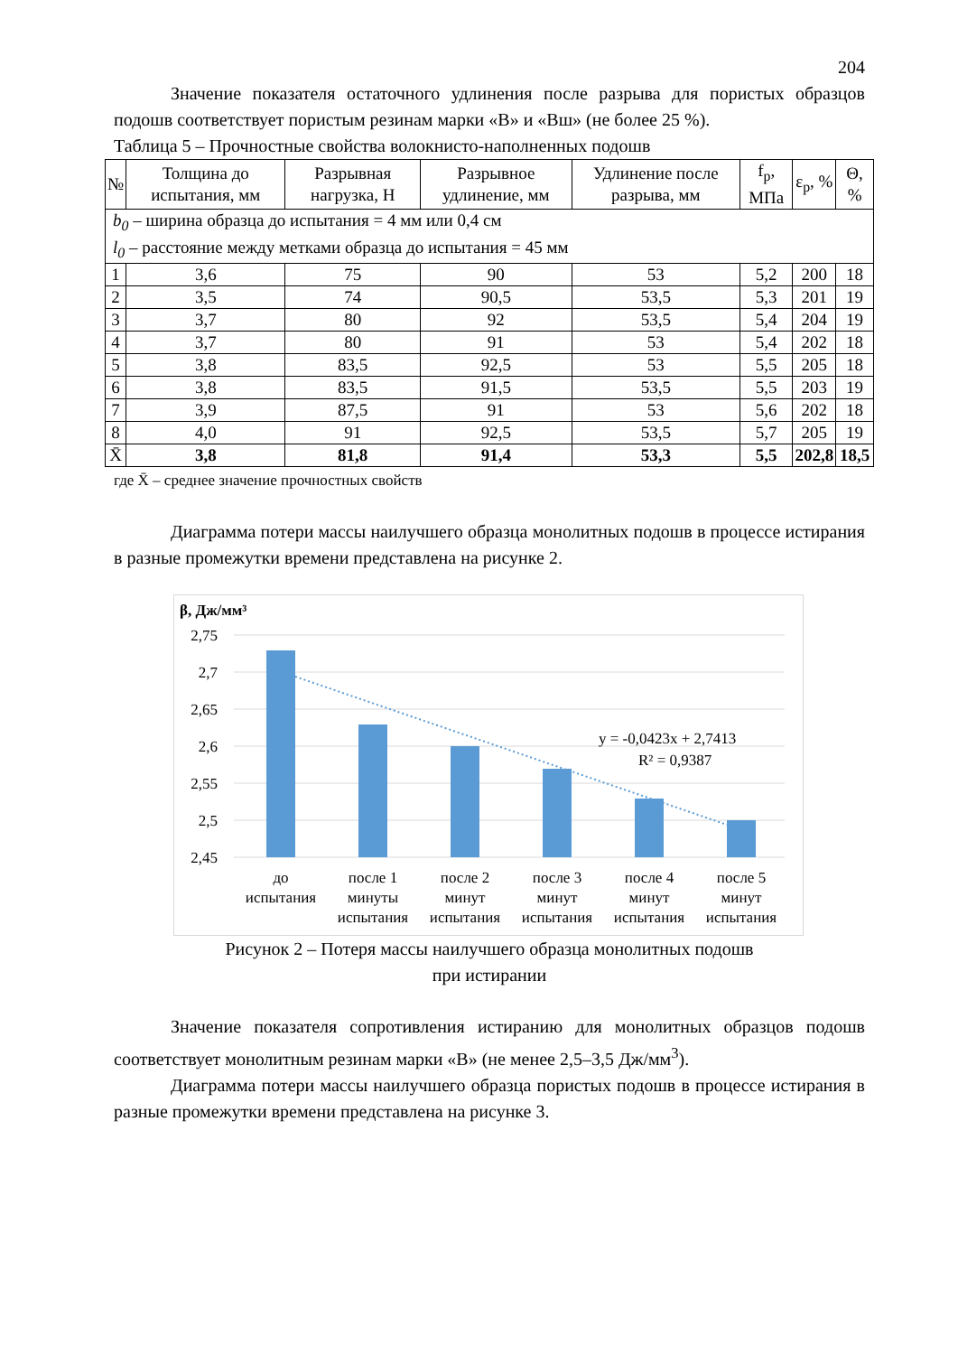204
Значение показателя остаточного удлинения после разрыва для пористых образцов подошв соответствует пористым резинам марки «В» и «Вш» (не более 25 %).
Таблица 5 – Прочностные свойства волокнисто-наполненных подошв
| № | Толщина до испытания, мм | Разрывная нагрузка, Н | Разрывное удлинение, мм | Удлинение после разрыва, мм | f<sub>р</sub>, МПа | ε<sub>р</sub>, % | Θ, % |
| --- | --- | --- | --- | --- | --- | --- | --- |
| b<sub>0</sub> – ширина образца до испытания = 4 мм или 0,4 см l<sub>0</sub> – расстояние между метками образца до испытания = 45 мм | | | | | | | |
| 1 | 3,6 | 75 | 90 | 53 | 5,2 | 200 | 18 |
| 2 | 3,5 | 74 | 90,5 | 53,5 | 5,3 | 201 | 19 |
| 3 | 3,7 | 80 | 92 | 53,5 | 5,4 | 204 | 19 |
| 4 | 3,7 | 80 | 91 | 53 | 5,4 | 202 | 18 |
| 5 | 3,8 | 83,5 | 92,5 | 53 | 5,5 | 205 | 18 |
| 6 | 3,8 | 83,5 | 91,5 | 53,5 | 5,5 | 203 | 19 |
| 7 | 3,9 | 87,5 | 91 | 53 | 5,6 | 202 | 18 |
| 8 | 4,0 | 91 | 92,5 | 53,5 | 5,7 | 205 | 19 |
| X̄ | 3,8 | 81,8 | 91,4 | 53,3 | 5,5 | 202,8 | 18,5 |
где X̄ – среднее значение прочностных свойств
Диаграмма потери массы наилучшего образца монолитных подошв в процессе истирания в разные промежутки времени представлена на рисунке 2.
β, Дж/мм³
2,75
2,7
2,65
2,6
2,55
2,5
2,45
y = -0,0423x + 2,7413
R² = 0,9387
до
испытания
после 1
минуты
испытания
после 2
минут
испытания
после 3
минут
испытания
после 4
минут
испытания
после 5
минут
испытания
Рисунок 2 – Потеря массы наилучшего образца монолитных подошв
при истирании
Значение показателя сопротивления истиранию для монолитных образцов подошв соответствует монолитным резинам марки «В» (не менее 2,5–3,5 Дж/мм<sup>3</sup>).
Диаграмма потери массы наилучшего образца пористых подошв в процессе истирания в разные промежутки времени представлена на рисунке 3.